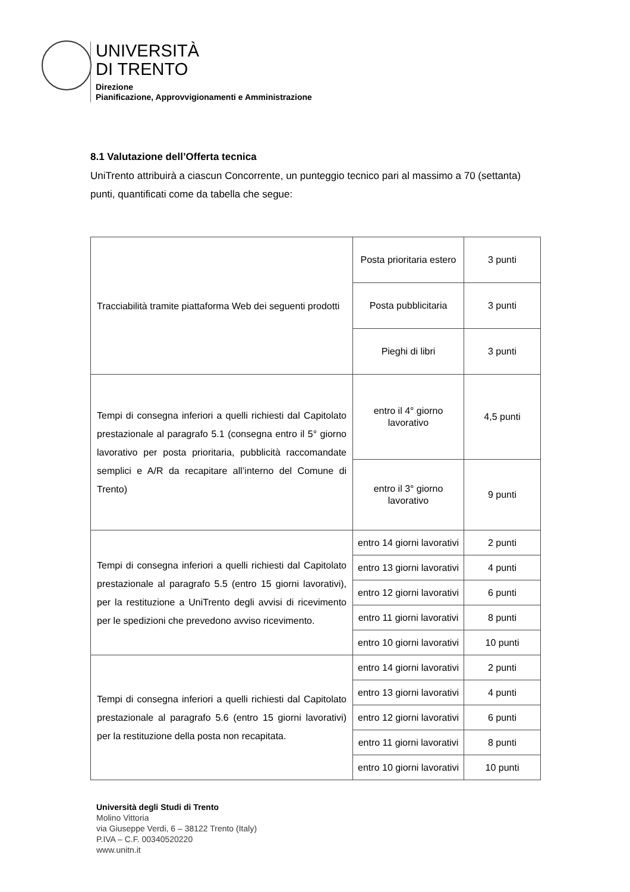UNIVERSITÀ
DI TRENTO
Direzione
Pianificazione, Approvvigionamenti e Amministrazione
8.1 Valutazione dell’Offerta tecnica
UniTrento attribuirà a ciascun Concorrente, un punteggio tecnico pari al massimo a 70 (settanta) punti, quantificati come da tabella che segue:
| Tracciabilità tramite piattaforma Web dei seguenti prodotti | Posta prioritaria estero | 3 punti |
| | Posta pubblicitaria | 3 punti |
| | Pieghi di libri | 3 punti |
| Tempi di consegna inferiori a quelli richiesti dal Capitolato prestazionale al paragrafo 5.1 (consegna entro il 5° giorno lavorativo per posta prioritaria, pubblicità raccomandate semplici e A/R da recapitare all’interno del Comune di Trento) | entro il 4° giorno lavorativo | 4,5 punti |
| | entro il 3° giorno lavorativo | 9 punti |
| Tempi di consegna inferiori a quelli richiesti dal Capitolato prestazionale al paragrafo 5.5 (entro 15 giorni lavorativi), per la restituzione a UniTrento degli avvisi di ricevimento per le spedizioni che prevedono avviso ricevimento. | entro 14 giorni lavorativi | 2 punti |
| | entro 13 giorni lavorativi | 4 punti |
| | entro 12 giorni lavorativi | 6 punti |
| | entro 11 giorni lavorativi | 8 punti |
| | entro 10 giorni lavorativi | 10 punti |
| Tempi di consegna inferiori a quelli richiesti dal Capitolato prestazionale al paragrafo 5.6 (entro 15 giorni lavorativi) per la restituzione della posta non recapitata. | entro 14 giorni lavorativi | 2 punti |
| | entro 13 giorni lavorativi | 4 punti |
| | entro 12 giorni lavorativi | 6 punti |
| | entro 11 giorni lavorativi | 8 punti |
| | entro 10 giorni lavorativi | 10 punti |
Università degli Studi di Trento
Molino Vittoria
via Giuseppe Verdi, 6 – 38122 Trento (Italy)
P.IVA – C.F. 00340520220
www.unitn.it